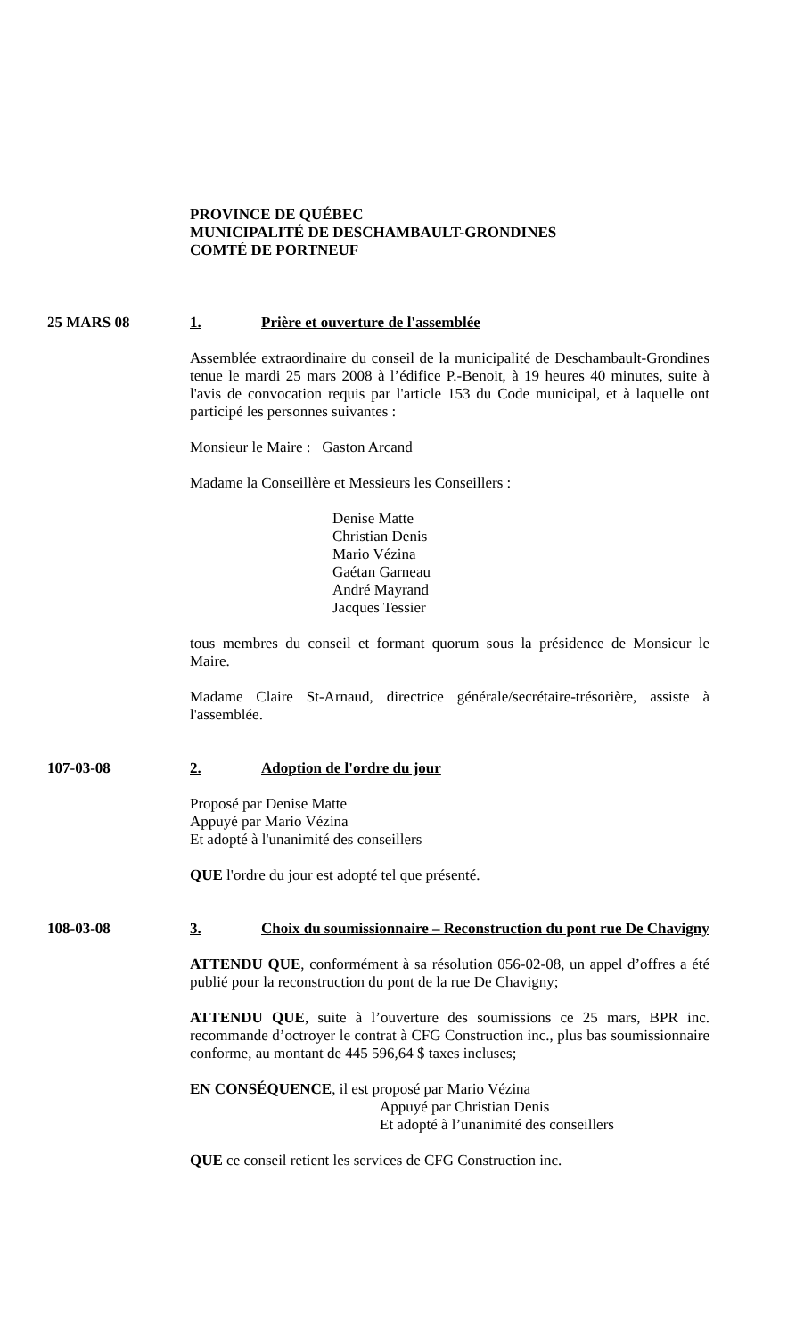PROVINCE DE QUÉBEC
MUNICIPALITÉ DE DESCHAMBAULT-GRONDINES
COMTÉ DE PORTNEUF
25 MARS 08 1. Prière et ouverture de l'assemblée
Assemblée extraordinaire du conseil de la municipalité de Deschambault-Grondines tenue le mardi 25 mars 2008 à l’édifice P.-Benoit, à 19 heures 40 minutes, suite à l'avis de convocation requis par l'article 153 du Code municipal, et à laquelle ont participé les personnes suivantes :
Monsieur le Maire : Gaston Arcand
Madame la Conseillère et Messieurs les Conseillers :
Denise Matte
Christian Denis
Mario Vézina
Gaétan Garneau
André Mayrand
Jacques Tessier
tous membres du conseil et formant quorum sous la présidence de Monsieur le Maire.
Madame Claire St-Arnaud, directrice générale/secrétaire-trésorière, assiste à l'assemblée.
107-03-08 2. Adoption de l'ordre du jour
Proposé par Denise Matte
Appuyé par Mario Vézina
Et adopté à l'unanimité des conseillers
QUE l'ordre du jour est adopté tel que présenté.
108-03-08 3. Choix du soumissionnaire – Reconstruction du pont rue De Chavigny
ATTENDU QUE, conformément à sa résolution 056-02-08, un appel d’offres a été publié pour la reconstruction du pont de la rue De Chavigny;
ATTENDU QUE, suite à l’ouverture des soumissions ce 25 mars, BPR inc. recommande d’octroyer le contrat à CFG Construction inc., plus bas soumissionnaire conforme, au montant de 445 596,64 $ taxes incluses;
EN CONSÉQUENCE, il est proposé par Mario Vézina
Appuyé par Christian Denis
Et adopté à l’unanimité des conseillers
QUE ce conseil retient les services de CFG Construction inc.